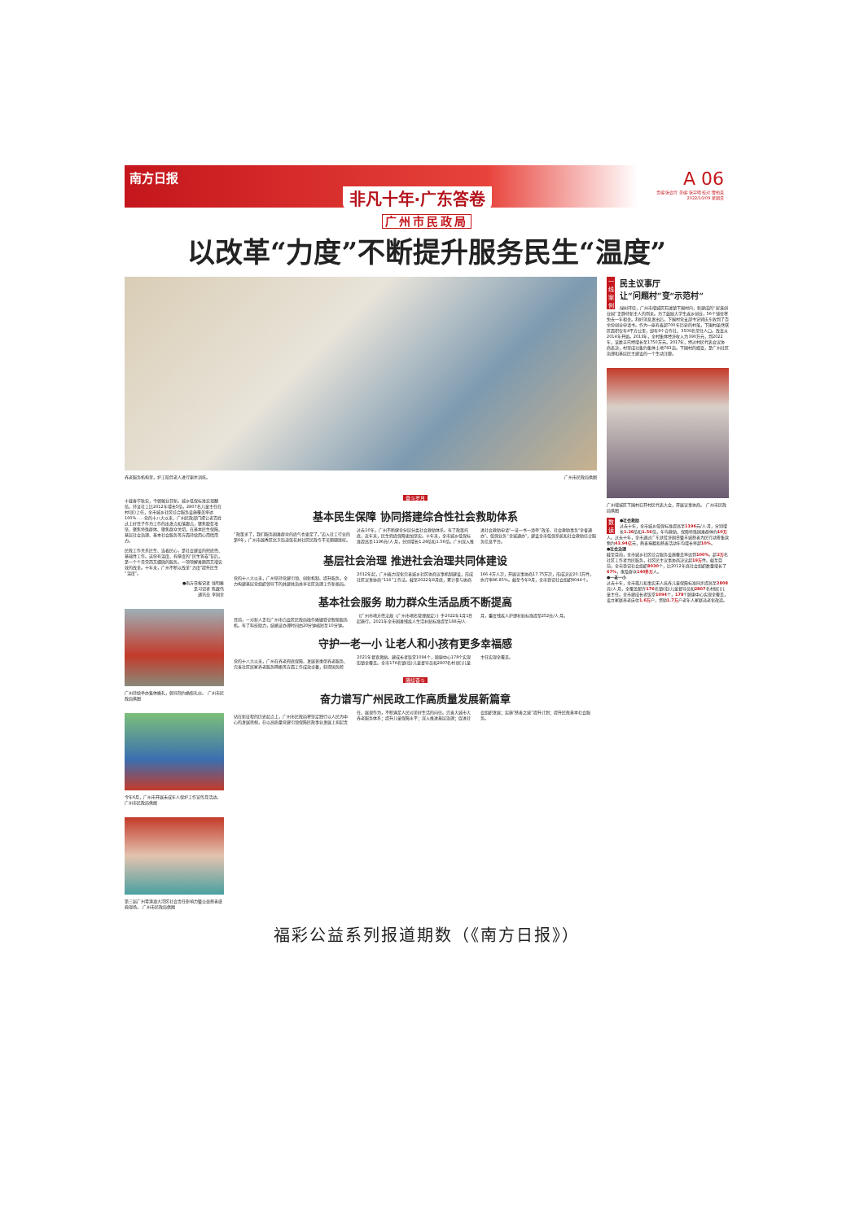南方日报
非凡十年·广东答卷
A 06
责编:张会玲 美编:张宇晴 校对:曹柏英
2022/10/09 星期日
广州市民政局
以改革“力度”不断提升服务民生“温度”
养老服务机构里，护工陪伴老人进行康复训练。 广州市民政局供图
十载春华秋实，今朝骏业日新。城乡低保标准实现翻倍，持证社工比2012年增长5倍，2807名儿童主任在村(居)上任，全市城乡社区综合服务设施覆盖率达100%……党的十八大以来，广州民政部门把让老百姓过上好日子作为工作的出发点和落脚点，聚焦脱贫攻坚、聚焦特殊群体、聚焦群众关切，在基本民生保障、基层社会治理、基本社会服务等方面持续用心用情用力。
民政工作关系民生、连着民心，是社会建设的兜底性、基础性工作。这份有温度、有厚度的“民生答卷”背后，是一个个日常而又细微的服务，一项项解难题而又增实效的改革。十年来，广州不断以改革“力度”提升民生“温度”。
●南方日报记者 钱明雅
见习记者 陈嵘伟
通讯员 李国全
广州持续举办集体婚礼，倡导简约婚俗礼仪。 广州市民政局供图
今年6月，广州市开展未成年人保护工作宣传月活动。 广州市民政局供图
第三届广州粤港澳大湾区社会责任影响力暨公益慈善盛典现场。 广州市民政局供图
奋斗岁月
基本民生保障 协同搭建综合性社会救助体系
“政策多了，我们服务困难群众的底气也更足了。”迈入社工行业的第6年，广州市越秀区北京街道莲花井社区民政专干吴丽珊感叹。过去10年，广州不断健全分层分类社会救助体系。有了政策托底，近年来，民生兜底保障更加坚实。十年来，全市城乡低保标准提高至1196元/人·月，分别增长1.26倍和1.56倍。广州深入推进社会救助申请“一证一书一清单”改革、社会救助事务“全省通办”、低保业务“全城通办”，建设全市低保系统和社会救助综合服务信息平台。
基层社会治理 推进社会治理共同体建设
党的十八大以来，广州坚持党建引领、创新机制、提升服务，全力构建基层党组织领导下的共建共治共享社区治理工作新格局。2012年起，广州着力深化完善城乡社区协商议事机制建设，形成社区议事协商“116”工作法。截至2022年8月底，累计参与协商166.4万人次，开展议事协商17.75万次，形成决议20.1万件，执行率96.85%。截至今年9月，全市登记社会组织8044个。
基本社会服务 助力群众生活品质不断提高
日前，一对新人正在广州市白云区民政局操作婚姻登记智能服务机。有了科技助力，结婚证办理时间由20分钟缩短至10分钟。《广州市地方性法规〈广州市地名管理规定〉》于2022年1月1日起施行。2021年全市困难残疾人生活补贴标准提至188元/人·月，重度残疾人护理补贴标准提至252元/人·月。
守护一老一小 让老人和小孩有更多幸福感
党的十八大以来，广州在养老兜底保障、发展普惠型养老服务、完善社区居家养老服务网络等方面工作成效卓著，获得国务院2021年督查激励。建成长者饭堂1094个，颐康中心178个实现街镇全覆盖。全市176名镇(街)儿童督导员和2807名村(居)儿童主任实现全覆盖。
赓续奋斗
奋力谱写广州民政工作高质量发展新篇章
站在新征程的历史起点上，广州市民政局将坚定践行以人民为中心的发展思想，在以高质量党建引领保障民政事业发展上担起责任、展现作为，不断满足人民对美好生活的向往。完善大城市大养老服务体系；提升儿童保障水平；深入推进基层治理；促进社会组织发展；实施“慈善之城”提升计划；提升民政基本社会服务。
一线案例
民主议事厅
让“问题村”变“示范村”
绿树环绕，广州市增城区石滩镇下围村内，新建成的“犀溪创业园”正静待新主人的到来。为了鼓励大学生返乡创业，56个铺位将免去一年租金。利好消息发出后，下围村党支部书记郭庆东收到了百余份创业申请书。作为一座有着超700年历史的村落，下围村虽然辖区面积仅有4平方公里，却有9个合作社、3500名常住人口。改变从2014年开始。2013年，全村集体经济收入为390万元，到2022年，该数字已经增长至1750万元。2017年，经过村民代表会议协商表决，村里成功集约集体土地783亩。下围村的蝶变，是广州社区治理和基层民主建设的一个生动注脚。
广州增城区下围村召开村民代表大会，开展议事协商。 广州市民政局供图
数读
●社会救助
过去十年，全市城乡低保标准提高至1196元/人·月，分别增长1.26倍和1.56倍，年均救助、保障特殊困难群体约10万人。过去十年，全市通过广东扶贫济困日暨羊城慈善为民行动筹集款物约43.94亿元，慈善捐赠和慈善活动年均增长率超10%。
●社会治理
截至目前，全市城乡社区综合服务设施覆盖率达到100%，超2万名社区工作者为民服务，社区民主议事协商决议超19万件。截至目前，全市登记社会组织8030个，比2012年底社会组织数量增长了67%，惠及群众140多万人。
●一老一小
过去十年，全市孤儿和事实无人抚养儿童保障标准同步提高至2808元/人·月，全覆盖配齐176名镇(街)儿童督导员和2807名村(居)儿童主任。全市建成长者饭堂1094个，178个颐康中心实现全覆盖，设立家庭养老床位1.6万户，资助1.7万户老年人家庭适老化改造。
福彩公益系列报道期数（《南方日报》）